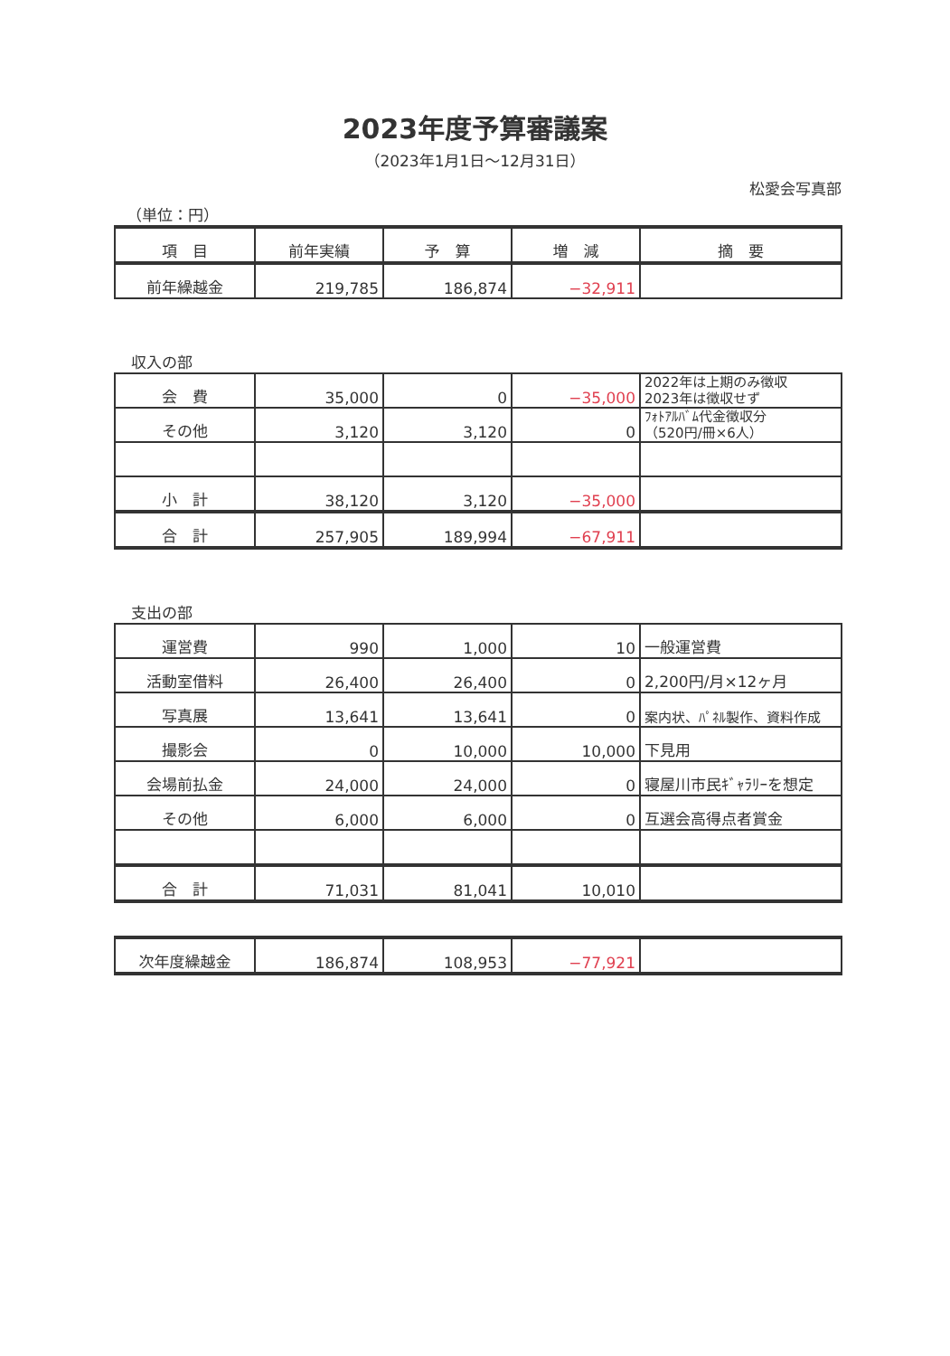2023年度予算審議案
（2023年1月1日～12月31日）
松愛会写真部
（単位：円）
| 項 目 | 前年実績 | 予 算 | 増 減 | 摘 要 |
| --- | --- | --- | --- | --- |
| 前年繰越金 | 219,785 | 186,874 | −32,911 | |
収入の部
| 会 費 | 35,000 | 0 | −35,000 | 2022年は上期のみ徴収 2023年は徴収せず |
| その他 | 3,120 | 3,120 | 0 | ﾌｫﾄｱﾙﾊﾞﾑ代金徴収分 （520円/冊×6人） |
| 小 計 | 38,120 | 3,120 | −35,000 | |
| 合 計 | 257,905 | 189,994 | −67,911 | |
支出の部
| 運営費 | 990 | 1,000 | 10 | 一般運営費 |
| 活動室借料 | 26,400 | 26,400 | 0 | 2,200円/月×12ヶ月 |
| 写真展 | 13,641 | 13,641 | 0 | 案内状、ﾊﾟﾈﾙ製作、資料作成 |
| 撮影会 | 0 | 10,000 | 10,000 | 下見用 |
| 会場前払金 | 24,000 | 24,000 | 0 | 寝屋川市民ｷﾞｬﾗﾘｰを想定 |
| その他 | 6,000 | 6,000 | 0 | 互選会高得点者賞金 |
| 合 計 | 71,031 | 81,041 | 10,010 | |
| 次年度繰越金 | 186,874 | 108,953 | −77,921 | |